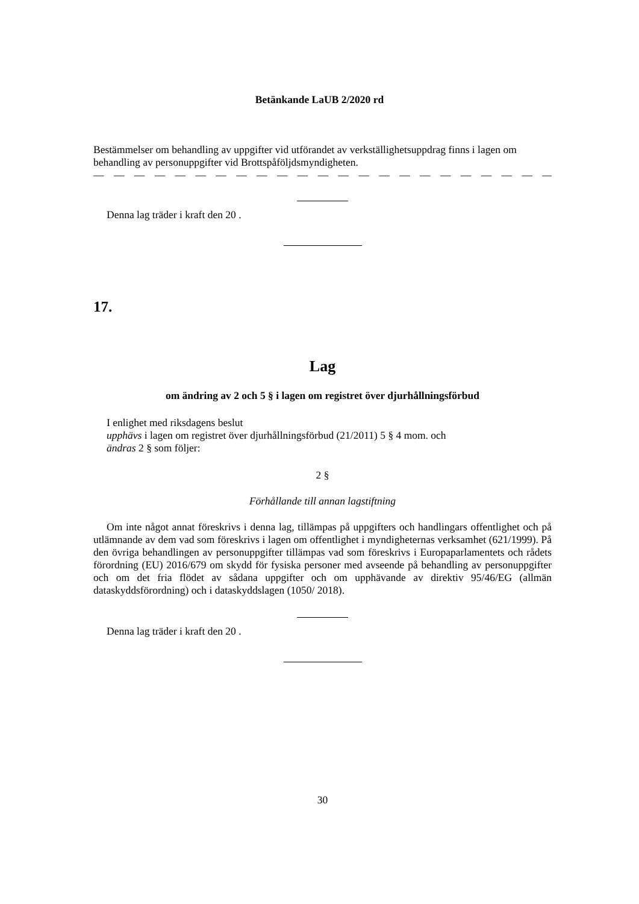Betänkande LaUB 2/2020 rd
Bestämmelser om behandling av uppgifter vid utförandet av verkställighetsuppdrag finns i lagen om behandling av personuppgifter vid Brottspåföljdsmyndigheten.
— — — — — — — — — — — — — — — — — — — — — — — — — — — — — —
Denna lag träder i kraft den 20 .
17.
Lag
om ändring av 2 och 5 § i lagen om registret över djurhållningsförbud
I enlighet med riksdagens beslut
upphävs i lagen om registret över djurhållningsförbud (21/2011) 5 § 4 mom. och
ändras 2 § som följer:
2 §
Förhållande till annan lagstiftning
Om inte något annat föreskrivs i denna lag, tillämpas på uppgifters och handlingars offentlighet och på utlämnande av dem vad som föreskrivs i lagen om offentlighet i myndigheternas verksamhet (621/1999). På den övriga behandlingen av personuppgifter tillämpas vad som föreskrivs i Europaparlamentets och rådets förordning (EU) 2016/679 om skydd för fysiska personer med avseende på behandling av personuppgifter och om det fria flödet av sådana uppgifter och om upphävande av direktiv 95/46/EG (allmän dataskyddsförordning) och i dataskyddslagen (1050/ 2018).
Denna lag träder i kraft den 20 .
30